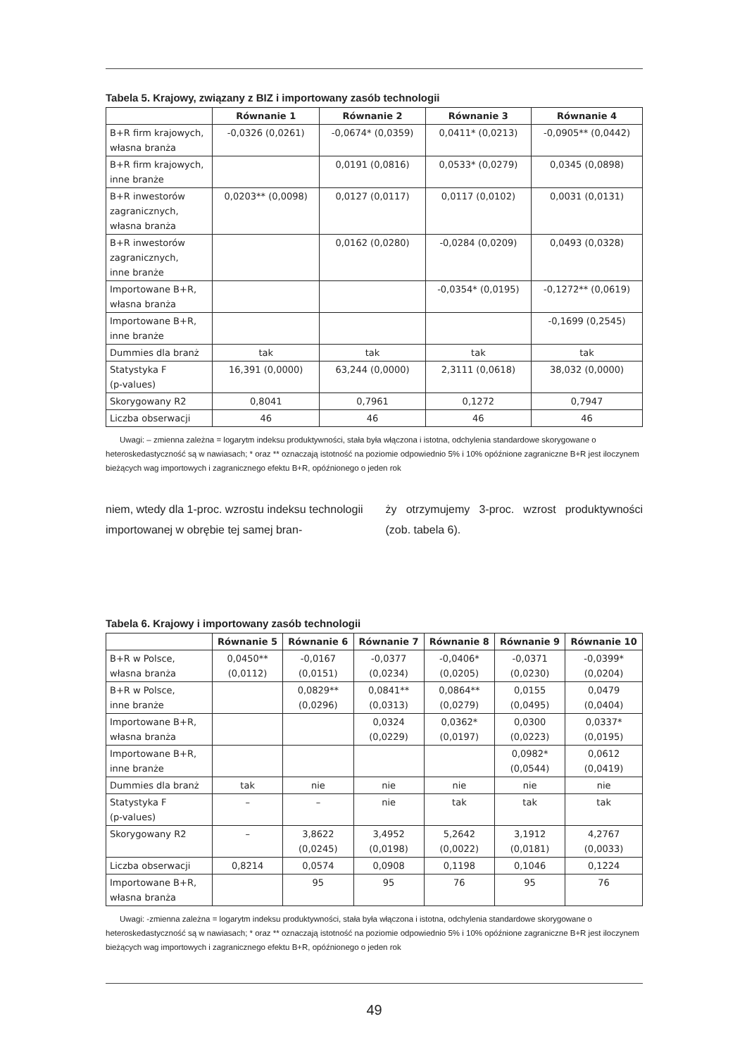Tabela 5. Krajowy, związany z BIZ i importowany zasób technologii
| | Równanie 1 | Równanie 2 | Równanie 3 | Równanie 4 |
| --- | --- | --- | --- | --- |
| B+R firm krajowych, własna branża | -0,0326 (0,0261) | -0,0674* (0,0359) | 0,0411* (0,0213) | -0,0905** (0,0442) |
| B+R firm krajowych, inne branże | | 0,0191 (0,0816) | 0,0533* (0,0279) | 0,0345 (0,0898) |
| B+R inwestorów zagranicznych, własna branża | 0,0203** (0,0098) | 0,0127 (0,0117) | 0,0117 (0,0102) | 0,0031 (0,0131) |
| B+R inwestorów zagranicznych, inne branże | | 0,0162 (0,0280) | -0,0284 (0,0209) | 0,0493 (0,0328) |
| Importowane B+R, własna branża | | | -0,0354* (0,0195) | -0,1272** (0,0619) |
| Importowane B+R, inne branże | | | | -0,1699 (0,2545) |
| Dummies dla branż | tak | tak | tak | tak |
| Statystyka F (p-values) | 16,391 (0,0000) | 63,244 (0,0000) | 2,3111 (0,0618) | 38,032 (0,0000) |
| Skorygowany R2 | 0,8041 | 0,7961 | 0,1272 | 0,7947 |
| Liczba obserwacji | 46 | 46 | 46 | 46 |
Uwagi: – zmienna zależna = logarytm indeksu produktywności, stała była włączona i istotna, odchylenia standardowe skorygowane o heteroskedastyczność są w nawiasach; * oraz ** oznaczają istotność na poziomie odpowiednio 5% i 10% opóźnione zagraniczne B+R jest iloczynem bieżących wag importowych i zagranicznego efektu B+R, opóźnionego o jeden rok
niem, wtedy dla 1-proc. wzrostu indeksu technologii importowanej w obrębie tej samej bran-
ży otrzymujemy 3-proc. wzrost produktywności (zob. tabela 6).
Tabela 6. Krajowy i importowany zasób technologii
| | Równanie 5 | Równanie 6 | Równanie 7 | Równanie 8 | Równanie 9 | Równanie 10 |
| --- | --- | --- | --- | --- | --- | --- |
| B+R w Polsce, własna branża | 0,0450** (0,0112) | -0,0167 (0,0151) | -0,0377 (0,0234) | -0,0406* (0,0205) | -0,0371 (0,0230) | -0,0399* (0,0204) |
| B+R w Polsce, inne branże | | 0,0829** (0,0296) | 0,0841** (0,0313) | 0,0864** (0,0279) | 0,0155 (0,0495) | 0,0479 (0,0404) |
| Importowane B+R, własna branża | | | 0,0324 (0,0229) | 0,0362* (0,0197) | 0,0300 (0,0223) | 0,0337* (0,0195) |
| Importowane B+R, inne branże | | | | | 0,0982* (0,0544) | 0,0612 (0,0419) |
| Dummies dla branż | tak | nie | nie | nie | nie | nie |
| Statystyka F (p-values) | – | – | nie | tak | tak | tak |
| Skorygowany R2 | – | 3,8622 (0,0245) | 3,4952 (0,0198) | 5,2642 (0,0022) | 3,1912 (0,0181) | 4,2767 (0,0033) |
| Liczba obserwacji | 0,8214 | 0,0574 | 0,0908 | 0,1198 | 0,1046 | 0,1224 |
| Importowane B+R, własna branża | | 95 | 95 | 76 | 95 | 76 |
Uwagi: -zmienna zależna = logarytm indeksu produktywności, stała była włączona i istotna, odchylenia standardowe skorygowane o heteroskedastyczność są w nawiasach; * oraz ** oznaczają istotność na poziomie odpowiednio 5% i 10% opóźnione zagraniczne B+R jest iloczynem bieżących wag importowych i zagranicznego efektu B+R, opóźnionego o jeden rok
49